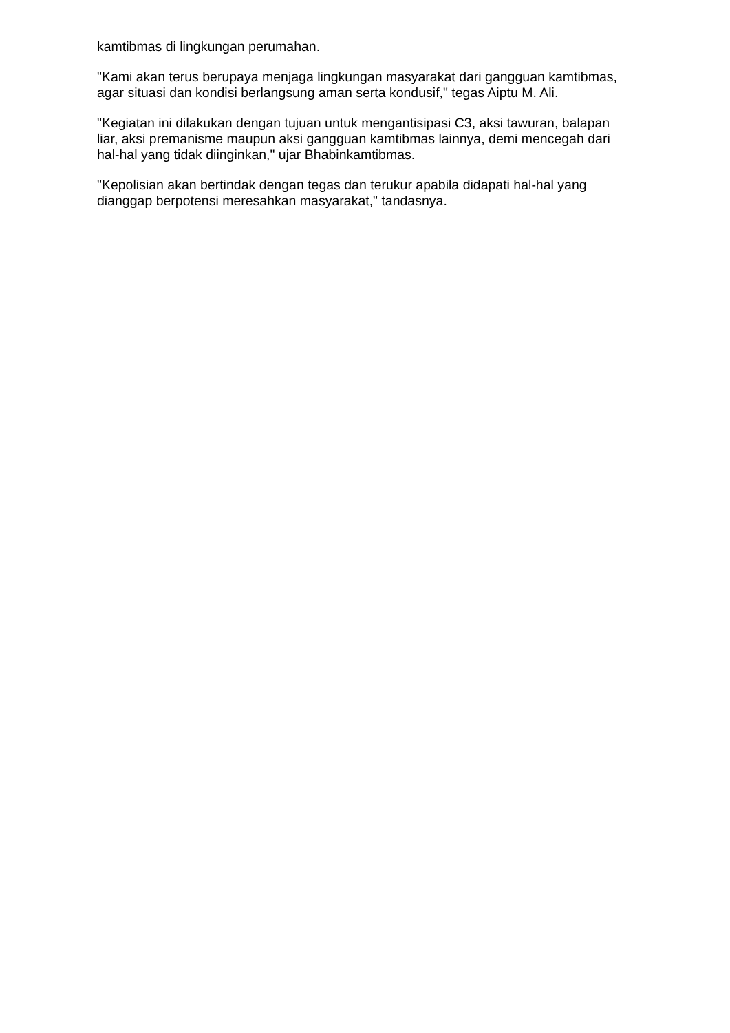kamtibmas di lingkungan perumahan.
"Kami akan terus berupaya menjaga lingkungan masyarakat dari gangguan kamtibmas, agar situasi dan kondisi berlangsung aman serta kondusif," tegas Aiptu M. Ali.
"Kegiatan ini dilakukan dengan tujuan untuk mengantisipasi C3, aksi tawuran, balapan liar, aksi premanisme maupun aksi gangguan kamtibmas lainnya, demi mencegah dari hal-hal yang tidak diinginkan," ujar Bhabinkamtibmas.
"Kepolisian akan bertindak dengan tegas dan terukur apabila didapati hal-hal yang dianggap berpotensi meresahkan masyarakat," tandasnya.